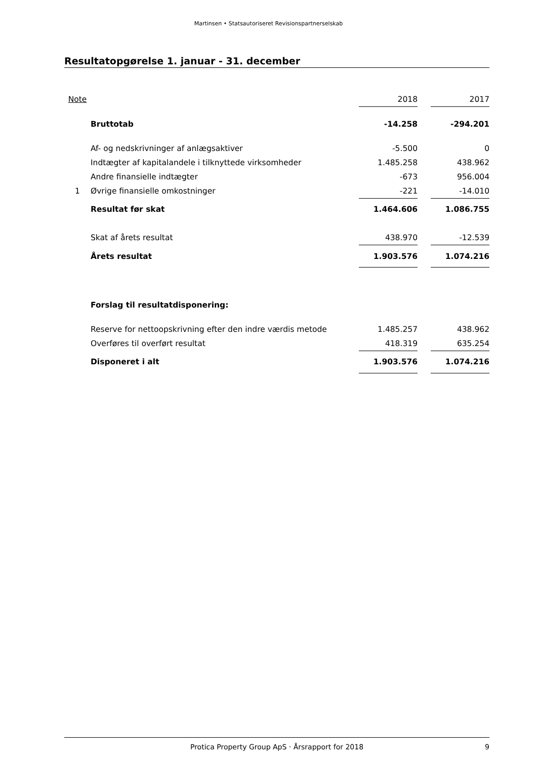Martinsen • Statsautoriseret Revisionspartnerselskab
Resultatopgørelse 1. januar - 31. december
| Note | | 2018 | | 2017 |
| | Bruttotab | -14.258 | | -294.201 |
| | Af- og nedskrivninger af anlægsaktiver | -5.500 | | 0 |
| | Indtægter af kapitalandele i tilknyttede virksomheder | 1.485.258 | | 438.962 |
| | Andre finansielle indtægter | -673 | | 956.004 |
| 1 | Øvrige finansielle omkostninger | -221 | | -14.010 |
| | Resultat før skat | 1.464.606 | | 1.086.755 |
| | Skat af årets resultat | 438.970 | | -12.539 |
| | Årets resultat | 1.903.576 | | 1.074.216 |
| | Forslag til resultatdisponering: | | | |
| | Reserve for nettoopskrivning efter den indre værdis metode | 1.485.257 | | 438.962 |
| | Overføres til overført resultat | 418.319 | | 635.254 |
| | Disponeret i alt | 1.903.576 | | 1.074.216 |
Protica Property Group ApS · Årsrapport for 2018 9